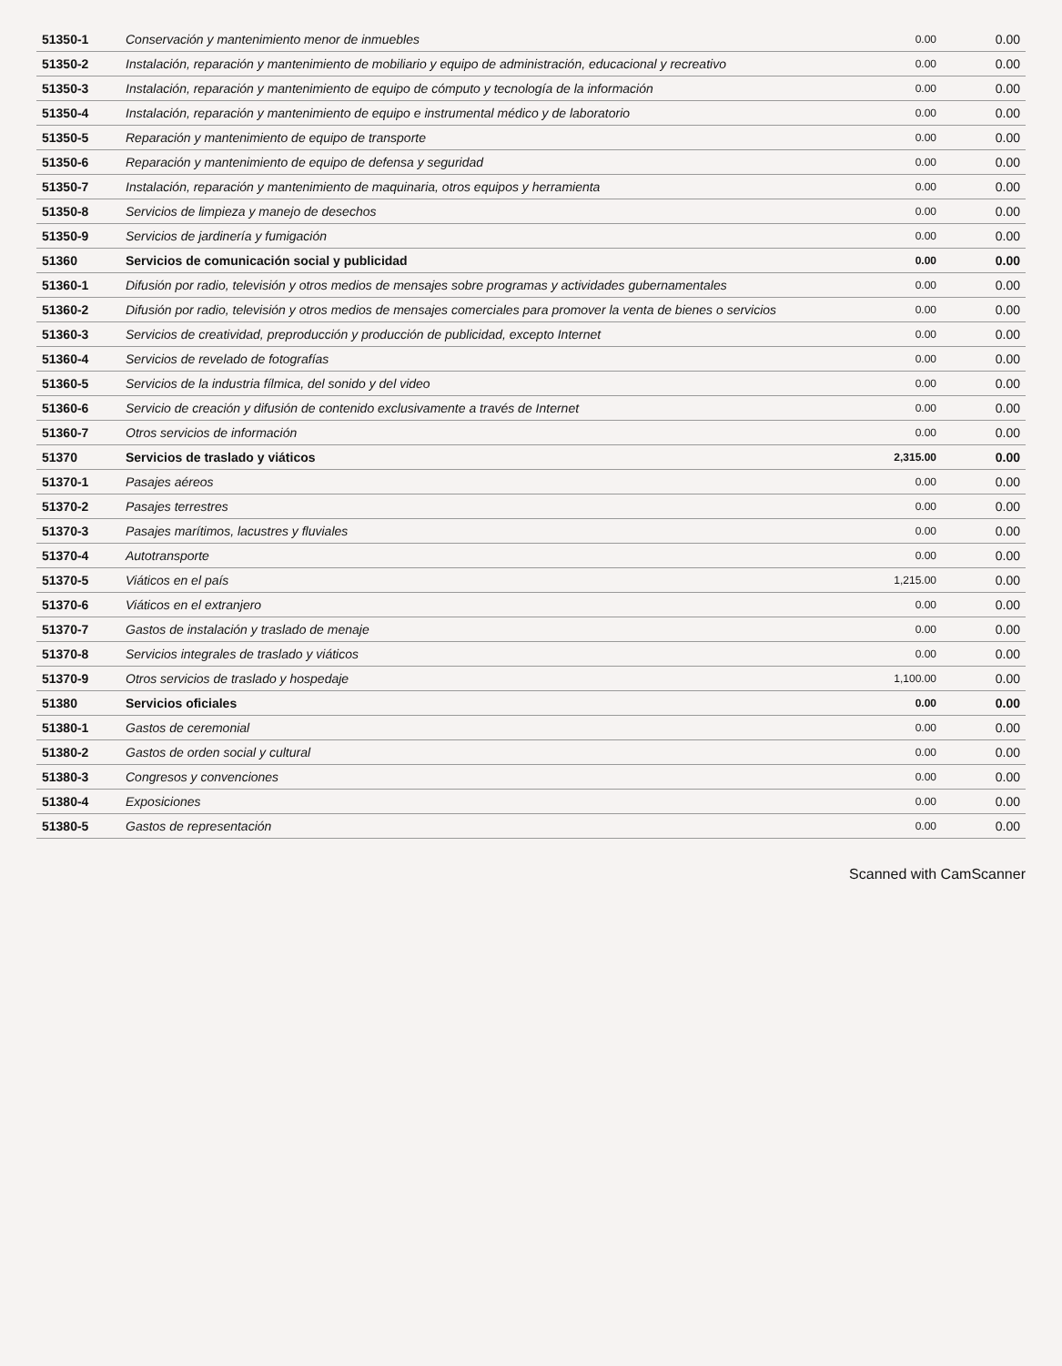| 51350-1 | Conservación y mantenimiento menor de inmuebles | 0.00 | 0.00 |
| 51350-2 | Instalación, reparación y mantenimiento de mobiliario y equipo de administración, educacional y recreativo | 0.00 | 0.00 |
| 51350-3 | Instalación, reparación y mantenimiento de equipo de cómputo y tecnología de la información | 0.00 | 0.00 |
| 51350-4 | Instalación, reparación y mantenimiento de equipo e instrumental médico y de laboratorio | 0.00 | 0.00 |
| 51350-5 | Reparación y mantenimiento de equipo de transporte | 0.00 | 0.00 |
| 51350-6 | Reparación y mantenimiento de equipo de defensa y seguridad | 0.00 | 0.00 |
| 51350-7 | Instalación, reparación y mantenimiento de maquinaria, otros equipos y herramienta | 0.00 | 0.00 |
| 51350-8 | Servicios de limpieza y manejo de desechos | 0.00 | 0.00 |
| 51350-9 | Servicios de jardinería y fumigación | 0.00 | 0.00 |
| 51360 | Servicios de comunicación social y publicidad | 0.00 | 0.00 |
| 51360-1 | Difusión por radio, televisión y otros medios de mensajes sobre programas y actividades gubernamentales | 0.00 | 0.00 |
| 51360-2 | Difusión por radio, televisión y otros medios de mensajes comerciales para promover la venta de bienes o servicios | 0.00 | 0.00 |
| 51360-3 | Servicios de creatividad, preproducción y producción de publicidad, excepto Internet | 0.00 | 0.00 |
| 51360-4 | Servicios de revelado de fotografías | 0.00 | 0.00 |
| 51360-5 | Servicios de la industria fílmica, del sonido y del video | 0.00 | 0.00 |
| 51360-6 | Servicio de creación y difusión de contenido exclusivamente a través de Internet | 0.00 | 0.00 |
| 51360-7 | Otros servicios de información | 0.00 | 0.00 |
| 51370 | Servicios de traslado y viáticos | 2,315.00 | 0.00 |
| 51370-1 | Pasajes aéreos | 0.00 | 0.00 |
| 51370-2 | Pasajes terrestres | 0.00 | 0.00 |
| 51370-3 | Pasajes marítimos, lacustres y fluviales | 0.00 | 0.00 |
| 51370-4 | Autotransporte | 0.00 | 0.00 |
| 51370-5 | Viáticos en el país | 1,215.00 | 0.00 |
| 51370-6 | Viáticos en el extranjero | 0.00 | 0.00 |
| 51370-7 | Gastos de instalación y traslado de menaje | 0.00 | 0.00 |
| 51370-8 | Servicios integrales de traslado y viáticos | 0.00 | 0.00 |
| 51370-9 | Otros servicios de traslado y hospedaje | 1,100.00 | 0.00 |
| 51380 | Servicios oficiales | 0.00 | 0.00 |
| 51380-1 | Gastos de ceremonial | 0.00 | 0.00 |
| 51380-2 | Gastos de orden social y cultural | 0.00 | 0.00 |
| 51380-3 | Congresos y convenciones | 0.00 | 0.00 |
| 51380-4 | Exposiciones | 0.00 | 0.00 |
| 51380-5 | Gastos de representación | 0.00 | 0.00 |
Scanned with CamScanner